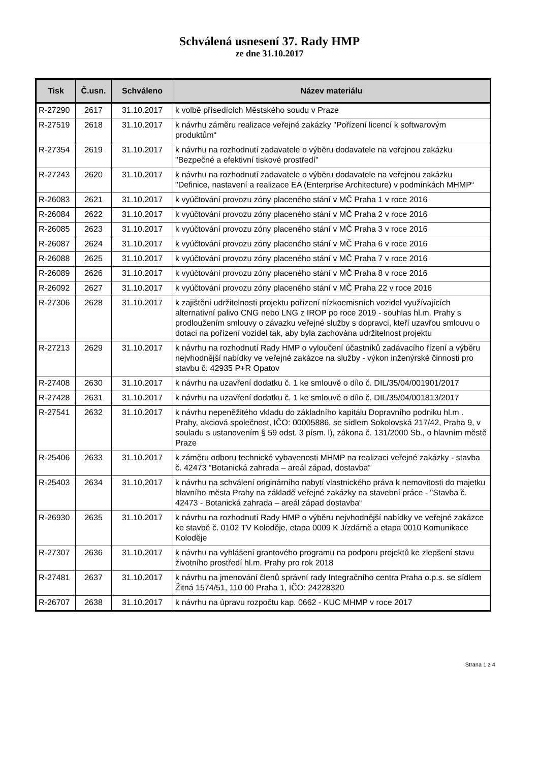Schválená usnesení 37. Rady HMP
ze dne 31.10.2017
| Tisk | Č.usn. | Schváleno | Název materiálu |
| --- | --- | --- | --- |
| R-27290 | 2617 | 31.10.2017 | k volbě přísedících Městského soudu v Praze |
| R-27519 | 2618 | 31.10.2017 | k návrhu záměru realizace veřejné zakázky "Pořízení licencí k softwarovým produktům“ |
| R-27354 | 2619 | 31.10.2017 | k návrhu na rozhodnutí zadavatele o výběru dodavatele na veřejnou zakázku "Bezpečné a efektivní tiskové prostředí" |
| R-27243 | 2620 | 31.10.2017 | k návrhu na rozhodnutí zadavatele o výběru dodavatele na veřejnou zakázku "Definice, nastavení a realizace EA (Enterprise Architecture) v podmínkách MHMP“ |
| R-26083 | 2621 | 31.10.2017 | k vyúčtování provozu zóny placeného stání v MČ Praha 1 v roce 2016 |
| R-26084 | 2622 | 31.10.2017 | k vyúčtování provozu zóny placeného stání v MČ Praha 2 v roce 2016 |
| R-26085 | 2623 | 31.10.2017 | k vyúčtování provozu zóny placeného stání v MČ Praha 3 v roce 2016 |
| R-26087 | 2624 | 31.10.2017 | k vyúčtování provozu zóny placeného stání v MČ Praha 6 v roce 2016 |
| R-26088 | 2625 | 31.10.2017 | k vyúčtování provozu zóny placeného stání v MČ Praha 7 v roce 2016 |
| R-26089 | 2626 | 31.10.2017 | k vyúčtování provozu zóny placeného stání v MČ Praha 8 v roce 2016 |
| R-26092 | 2627 | 31.10.2017 | k vyúčtování provozu zóny placeného stání v MČ Praha 22 v roce 2016 |
| R-27306 | 2628 | 31.10.2017 | k zajištění udržitelnosti projektu pořízení nízkoemisních vozidel využívajících alternativní palivo CNG nebo LNG z IROP po roce 2019 - souhlas hl.m. Prahy s prodloužením smlouvy o závazku veřejné služby s dopravci, kteří uzavřou smlouvu o dotaci na pořízení vozidel tak, aby byla zachována udržitelnost projektu |
| R-27213 | 2629 | 31.10.2017 | k návrhu na rozhodnutí Rady HMP o vyloučení účastníků zadávacího řízení a výběru nejvhodnější nabídky ve veřejné zakázce na služby - výkon inženýrské činnosti pro stavbu č. 42935 P+R Opatov |
| R-27408 | 2630 | 31.10.2017 | k návrhu na uzavření dodatku č. 1 ke smlouvě o dílo č. DIL/35/04/001901/2017 |
| R-27428 | 2631 | 31.10.2017 | k návrhu na uzavření dodatku č. 1 ke smlouvě o dílo č. DIL/35/04/001813/2017 |
| R-27541 | 2632 | 31.10.2017 | k návrhu nepeněžitého vkladu do základního kapitálu Dopravního podniku hl.m . Prahy, akciová společnost, IČO: 00005886, se sídlem Sokolovská 217/42, Praha 9, v souladu s ustanovením § 59 odst. 3 písm. l), zákona č. 131/2000 Sb., o hlavním městě Praze |
| R-25406 | 2633 | 31.10.2017 | k záměru odboru technické vybavenosti MHMP na realizaci veřejné zakázky - stavba č. 42473 "Botanická zahrada – areál západ, dostavba“ |
| R-25403 | 2634 | 31.10.2017 | k návrhu na schválení originárního nabytí vlastnického práva k nemovitosti do majetku hlavního města Prahy na základě veřejné zakázky na stavební práce - "Stavba č. 42473 - Botanická zahrada – areál západ dostavba“ |
| R-26930 | 2635 | 31.10.2017 | k návrhu na rozhodnutí Rady HMP o výběru nejvhodnější nabídky ve veřejné zakázce ke stavbě č. 0102 TV Koloděje, etapa 0009 K Jízdárně a etapa 0010 Komunikace Koloděje |
| R-27307 | 2636 | 31.10.2017 | k návrhu na vyhlášení grantového programu na podporu projektů ke zlepšení stavu životního prostředí hl.m. Prahy pro rok 2018 |
| R-27481 | 2637 | 31.10.2017 | k návrhu na jmenování členů správní rady Integračního centra Praha o.p.s. se sídlem Žitná 1574/51, 110 00 Praha 1, IČO: 24228320 |
| R-26707 | 2638 | 31.10.2017 | k návrhu na úpravu rozpočtu kap. 0662 - KUC MHMP v roce 2017 |
Strana 1 z 4